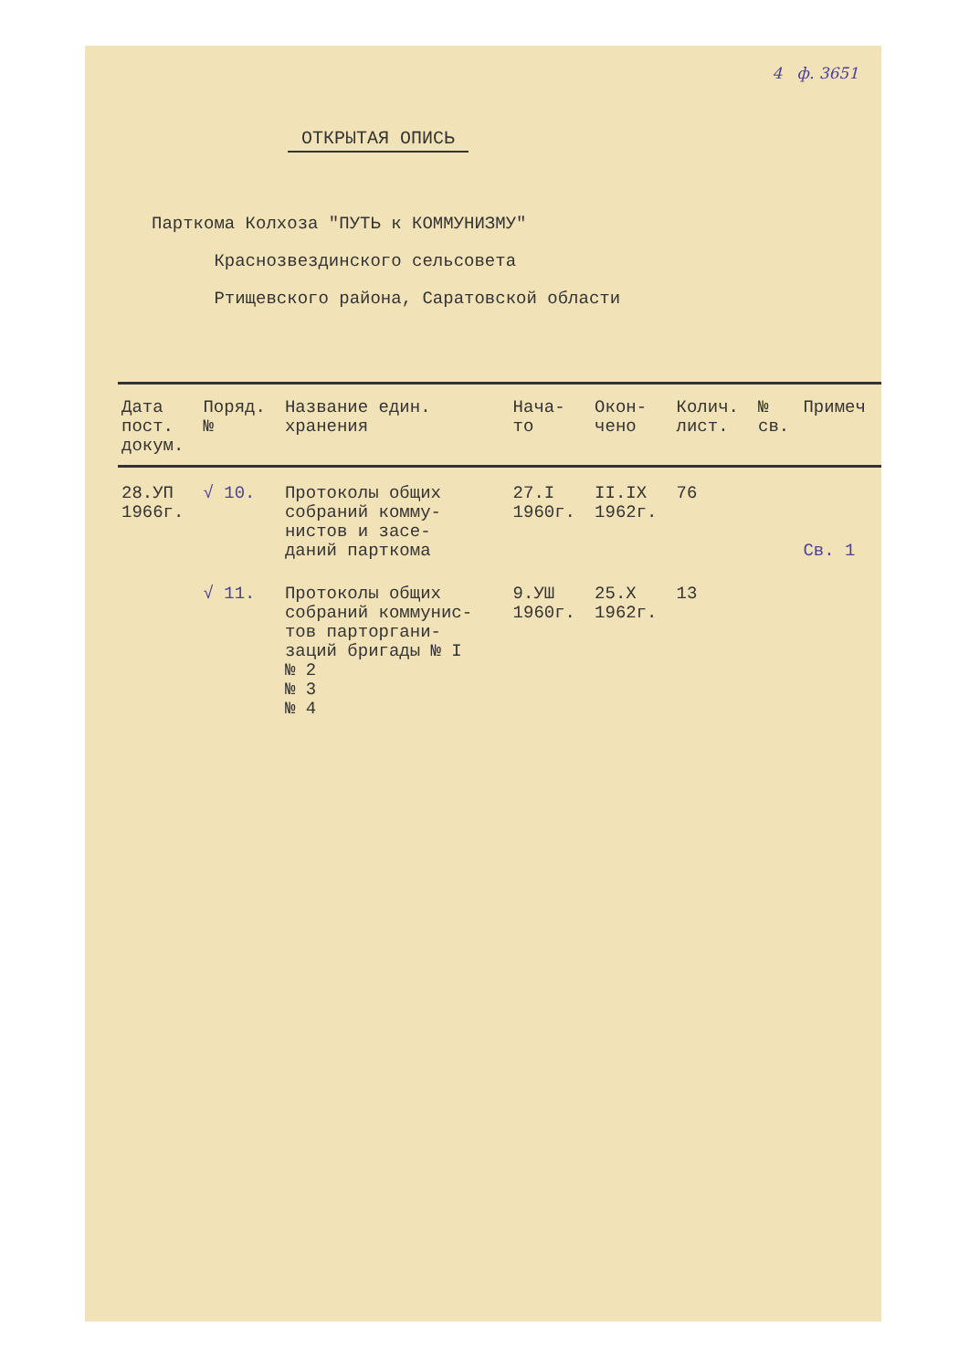4 ф. 3651
ОТКРЫТАЯ ОПИСЬ
Парткома Колхоза "ПУТЬ к КОММУНИЗМУ"
Краснозвездинского сельсовета
Ртищевского района, Саратовской области
| Дата пост. докум. | Поряд. № | Название един. хранения | Нача- то | Окон- чено | Колич. лист. | № св. | Примеч |
| --- | --- | --- | --- | --- | --- | --- | --- |
| 28.УП 1966г. | √ 10. | Протоколы общих собраний комму- нистов и засе- даний парткома | 27.I 1960г. | II.IX 1962г. | 76 | | Св. 1 |
| | √ 11. | Протоколы общих собраний коммунис- тов парторгани- заций бригады № I № 2 № 3 № 4 | 9.УШ 1960г. | 25.Х 1962г. | 13 | | |